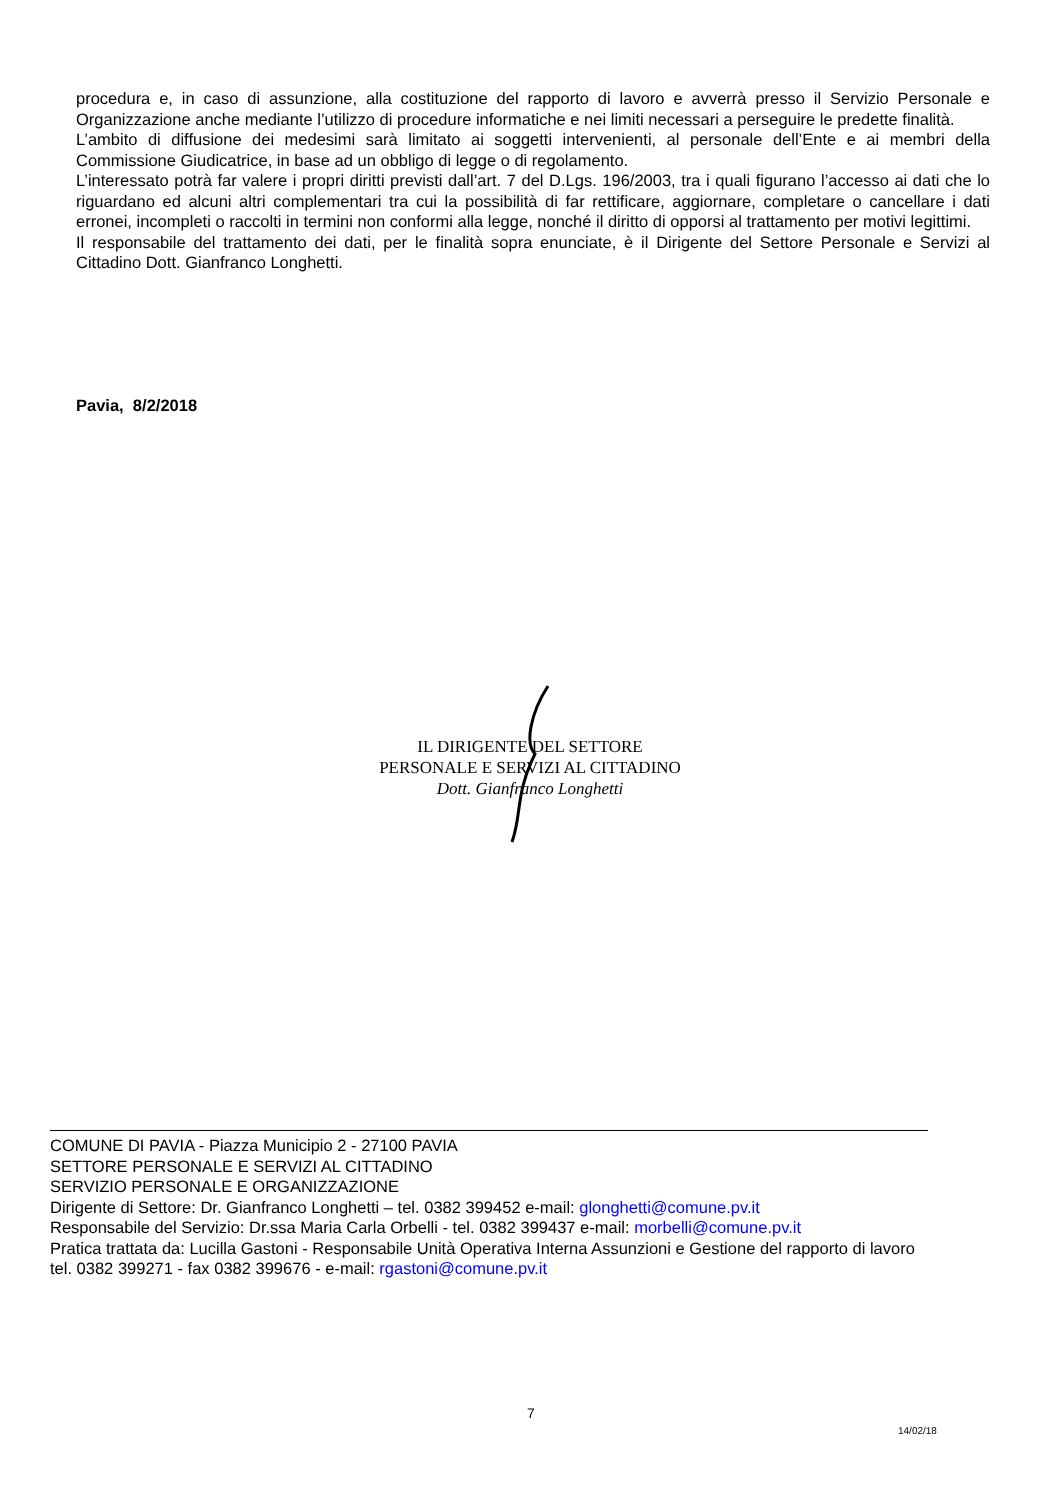procedura e, in caso di assunzione, alla costituzione del rapporto di lavoro e avverrà presso il Servizio Personale e Organizzazione anche mediante l’utilizzo di procedure informatiche e nei limiti necessari a perseguire le predette finalità.
L’ambito di diffusione dei medesimi sarà limitato ai soggetti intervenienti, al personale dell’Ente e ai membri della Commissione Giudicatrice, in base ad un obbligo di legge o di regolamento.
L’interessato potrà far valere i propri diritti previsti dall’art. 7 del D.Lgs. 196/2003, tra i quali figurano l’accesso ai dati che lo riguardano ed alcuni altri complementari tra cui la possibilità di far rettificare, aggiornare, completare o cancellare i dati erronei, incompleti o raccolti in termini non conformi alla legge, nonché il diritto di opporsi al trattamento per motivi legittimi.
Il responsabile del trattamento dei dati, per le finalità sopra enunciate, è il Dirigente del Settore Personale e Servizi al Cittadino Dott. Gianfranco Longhetti.
Pavia, 8/2/2018
IL DIRIGENTE DEL SETTORE
PERSONALE E SERVIZI AL CITTADINO
Dott. Gianfranco Longhetti
COMUNE DI PAVIA - Piazza Municipio 2 - 27100 PAVIA
SETTORE PERSONALE E SERVIZI AL CITTADINO
SERVIZIO PERSONALE E ORGANIZZAZIONE
Dirigente di Settore: Dr. Gianfranco Longhetti – tel. 0382 399452 e-mail: glonghetti@comune.pv.it
Responsabile del Servizio: Dr.ssa Maria Carla Orbelli - tel. 0382 399437 e-mail: morbelli@comune.pv.it
Pratica trattata da: Lucilla Gastoni - Responsabile Unità Operativa Interna Assunzioni e Gestione del rapporto di lavoro
tel. 0382 399271 - fax 0382 399676 - e-mail: rgastoni@comune.pv.it
7
14/02/18